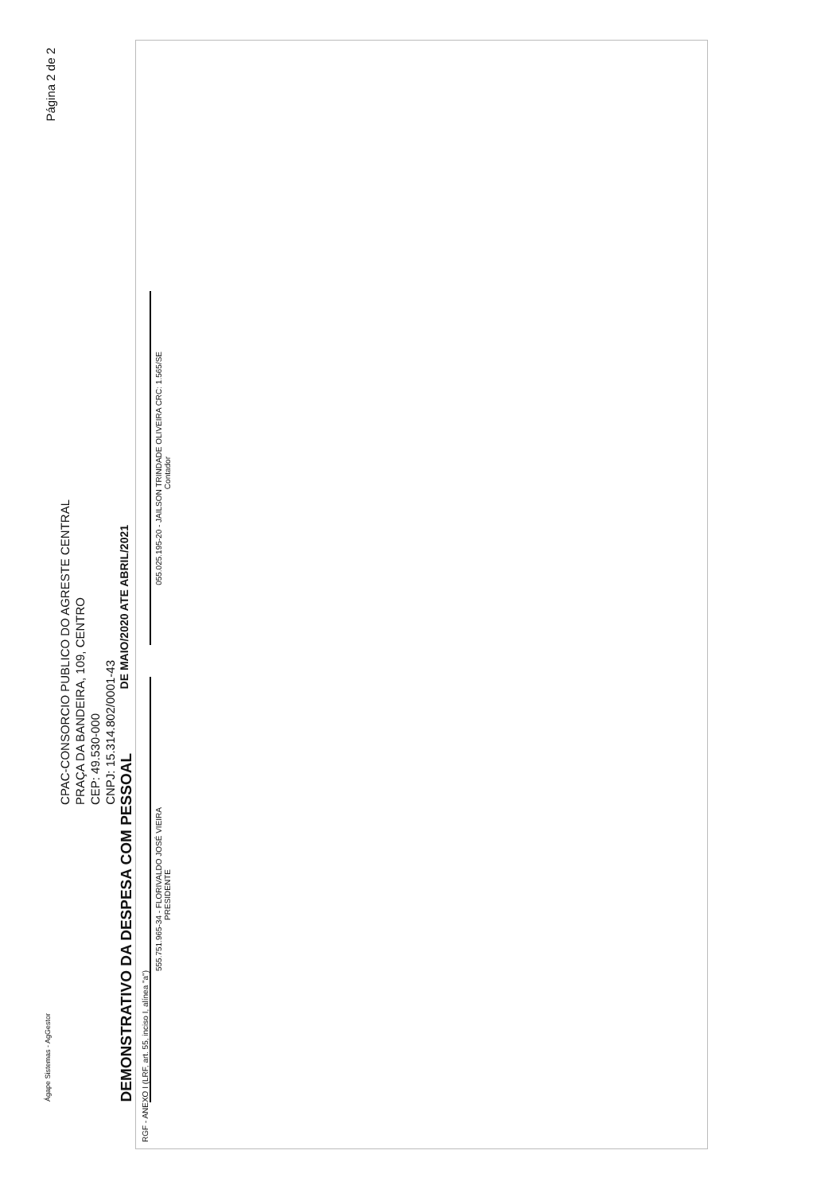Ágape Sistemas - AgGestor Página 2 de 2
CPAC-CONSORCIO PUBLICO DO AGRESTE CENTRAL
PRAÇA DA BANDEIRA, 109, CENTRO
CEP: 49.530-000
CNPJ: 15.314.802/0001-43
DEMONSTRATIVO DA DESPESA COM PESSOAL
DE MAIO/2020 ATE ABRIL/2021
RGF - ANEXO I (LRF, art. 55, inciso I, alínea "a")
555.751.965-34 - FLORIVALDO JOSÉ VIEIRA
PRESIDENTE
055.025.195-20 - JAILSON TRINDADE OLIVEIRA CRC: 1.565/SE
Contador